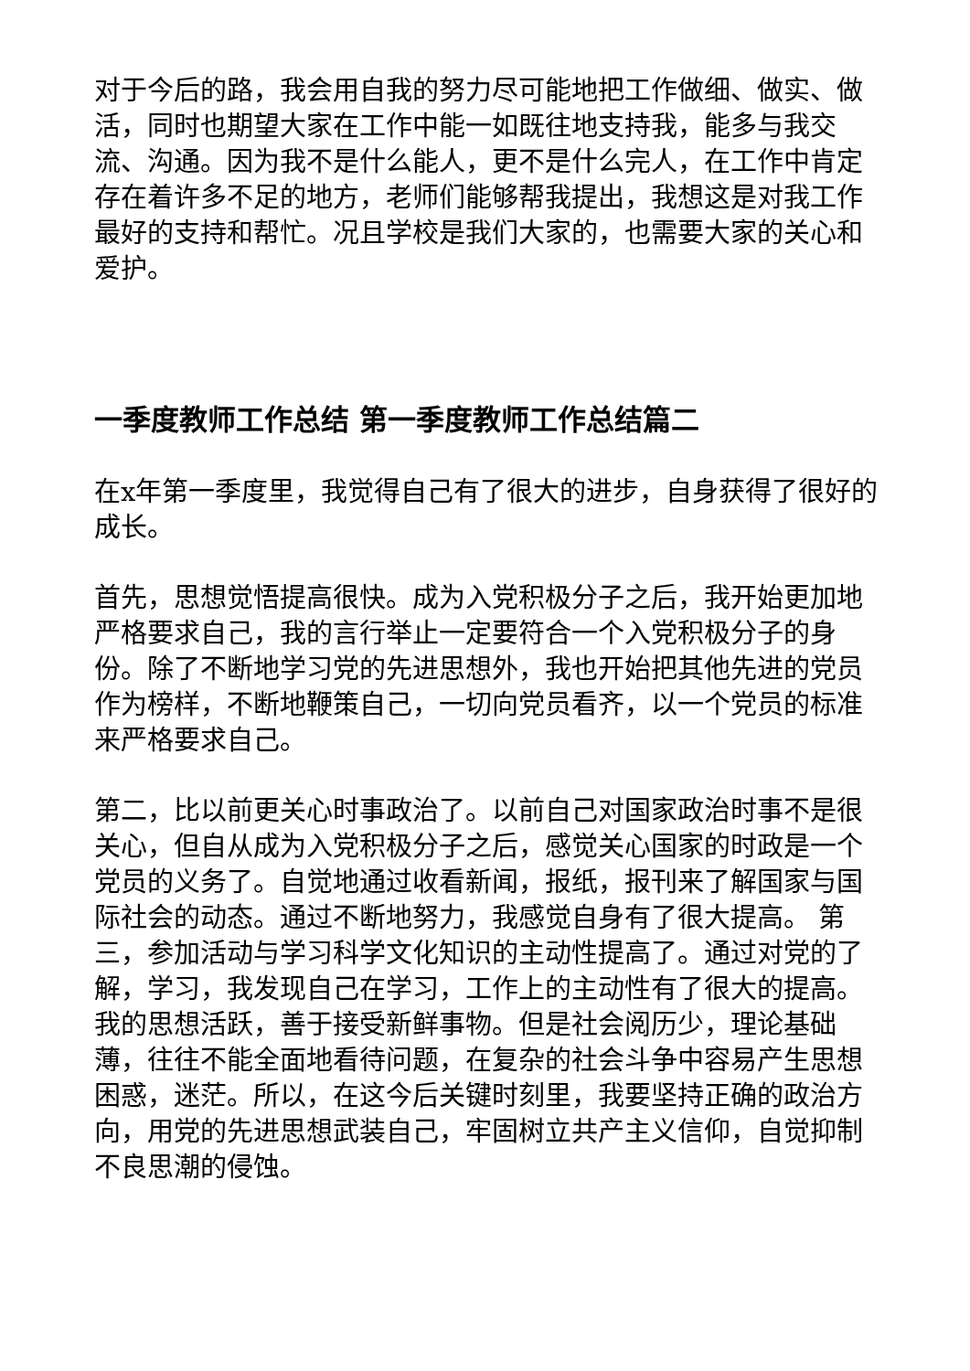对于今后的路，我会用自我的努力尽可能地把工作做细、做实、做活，同时也期望大家在工作中能一如既往地支持我，能多与我交流、沟通。因为我不是什么能人，更不是什么完人，在工作中肯定存在着许多不足的地方，老师们能够帮我提出，我想这是对我工作最好的支持和帮忙。况且学校是我们大家的，也需要大家的关心和爱护。
一季度教师工作总结 第一季度教师工作总结篇二
在x年第一季度里，我觉得自己有了很大的进步，自身获得了很好的成长。
首先，思想觉悟提高很快。成为入党积极分子之后，我开始更加地严格要求自己，我的言行举止一定要符合一个入党积极分子的身份。除了不断地学习党的先进思想外，我也开始把其他先进的党员作为榜样，不断地鞭策自己，一切向党员看齐，以一个党员的标准来严格要求自己。
第二，比以前更关心时事政治了。以前自己对国家政治时事不是很关心，但自从成为入党积极分子之后，感觉关心国家的时政是一个党员的义务了。自觉地通过收看新闻，报纸，报刊来了解国家与国际社会的动态。通过不断地努力，我感觉自身有了很大提高。 第三，参加活动与学习科学文化知识的主动性提高了。通过对党的了解，学习，我发现自己在学习，工作上的主动性有了很大的提高。我的思想活跃，善于接受新鲜事物。但是社会阅历少，理论基础薄，往往不能全面地看待问题，在复杂的社会斗争中容易产生思想困惑，迷茫。所以，在这今后关键时刻里，我要坚持正确的政治方向，用党的先进思想武装自己，牢固树立共产主义信仰，自觉抑制不良思潮的侵蚀。